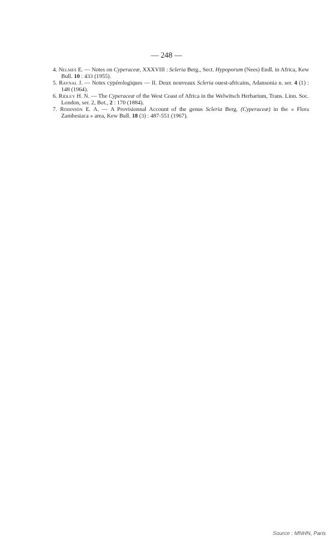— 248 —
4. Nelmes E. — Notes on Cyperaceæ, XXXVIII : Scleria Berg., Sect. Hypoporum (Nees) Endl. in Africa, Kew Bull. 10 : 433 (1955).
5. Raynal J. — Notes cypérologiques — II. Deux nouveaux Scleria ouest-africains, Adansonia n. ser. 4 (1) : 148 (1964).
6. Ridley H. N. — The Cyperaceæ of the West Coast of Africa in the Welwitsch Herbarium, Trans. Linn. Soc. London, ser. 2, Bot., 2 : 170 (1884).
7. Robinson E. A. — A Provisionnal Account of the genus Scleria Berg. (Cyperaceæ) in the « Flora Zambesiaca » area, Kew Bull. 18 (3) : 487-551 (1967).
Source : MNHN, Paris